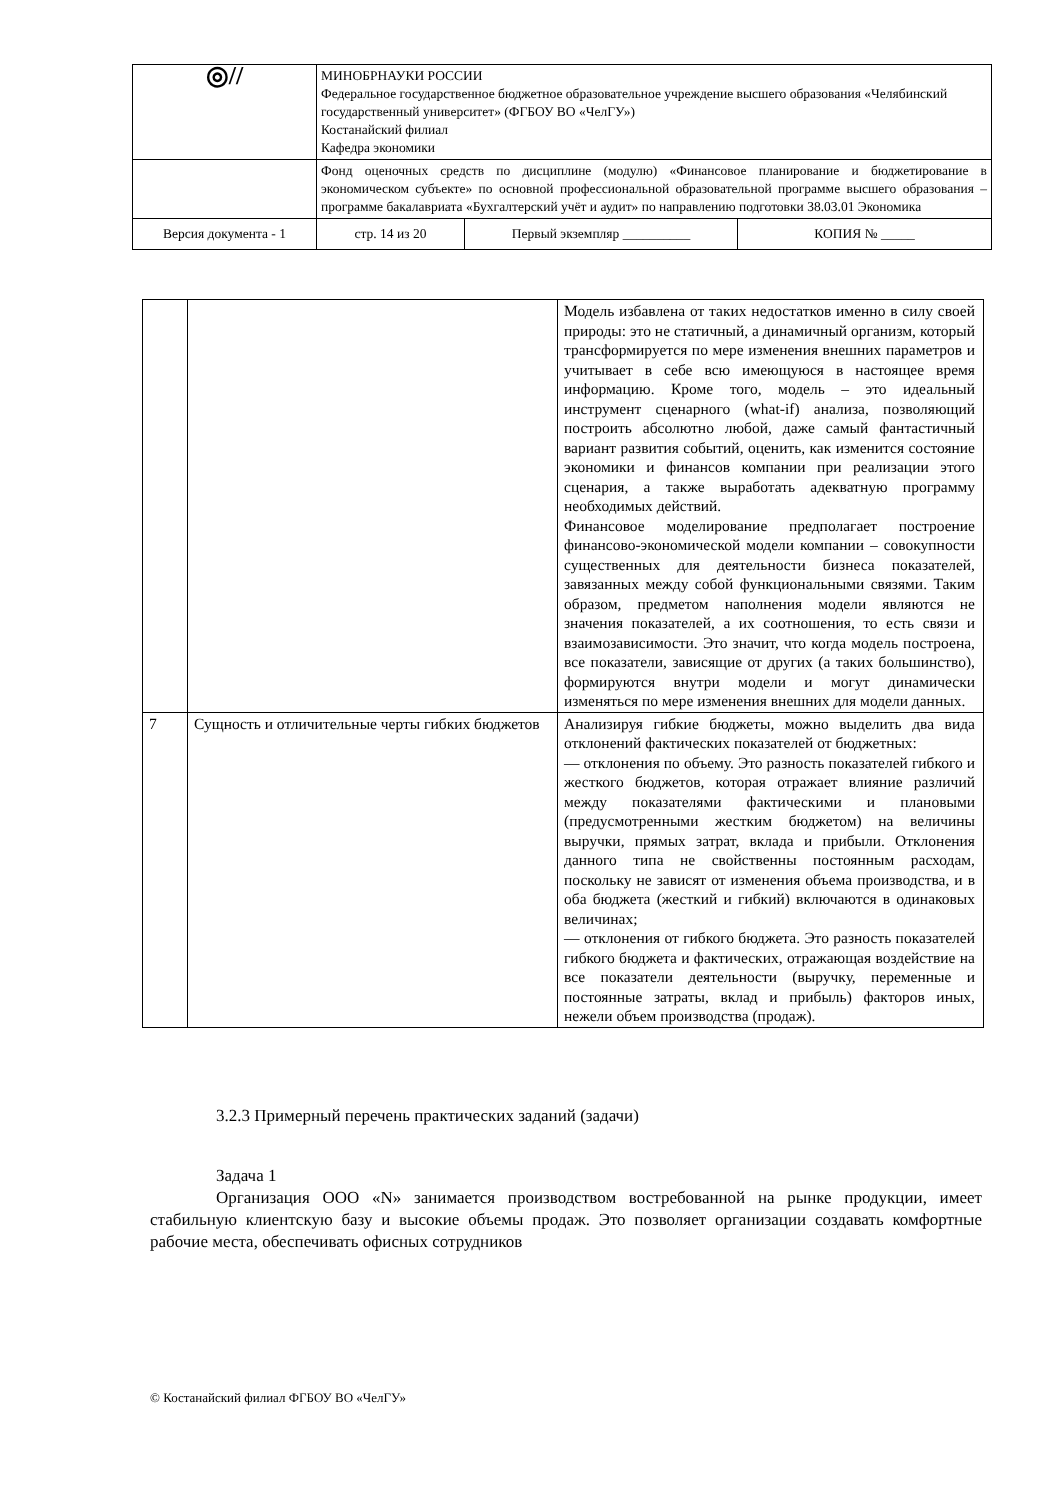| ◎// | МИНОБРНАУКИ РОССИИ Федеральное государственное бюджетное образовательное учреждение высшего образования «Челябинский государственный университет» (ФГБОУ ВО «ЧелГУ») Костанайский филиал Кафедра экономики | | |
| | Фонд оценочных средств по дисциплине (модулю) «Финансовое планирование и бюджетирование в экономическом субъекте» по основной профессиональной образовательной программе высшего образования – программе бакалавриата «Бухгалтерский учёт и аудит» по направлению подготовки 38.03.01 Экономика | | |
| Версия документа - 1 | стр. 14 из 20 | Первый экземпляр __________ | КОПИЯ № _____ |
| | | Модель избавлена от таких недостатков именно в силу своей природы: это не статичный, а динамичный организм, который трансформируется по мере изменения внешних параметров и учитывает в себе всю имеющуюся в настоящее время информацию. Кроме того, модель – это идеальный инструмент сценарного (what-if) анализа, позволяющий построить абсолютно любой, даже самый фантастичный вариант развития событий, оценить, как изменится состояние экономики и финансов компании при реализации этого сценария, а также выработать адекватную программу необходимых действий. Финансовое моделирование предполагает построение финансово-экономической модели компании – совокупности существенных для деятельности бизнеса показателей, завязанных между собой функциональными связями. Таким образом, предметом наполнения модели являются не значения показателей, а их соотношения, то есть связи и взаимозависимости. Это значит, что когда модель построена, все показатели, зависящие от других (а таких большинство), формируются внутри модели и могут динамически изменяться по мере изменения внешних для модели данных. |
| 7 | Сущность и отличительные черты гибких бюджетов | Анализируя гибкие бюджеты, можно выделить два вида отклонений фактических показателей от бюджетных: — отклонения по объему. Это разность показателей гибкого и жесткого бюджетов, которая отражает влияние различий между показателями фактическими и плановыми (предусмотренными жестким бюджетом) на величины выручки, прямых затрат, вклада и прибыли. Отклонения данного типа не свойственны постоянным расходам, поскольку не зависят от изменения объема производства, и в оба бюджета (жесткий и гибкий) включаются в одинаковых величинах; — отклонения от гибкого бюджета. Это разность показателей гибкого бюджета и фактических, отражающая воздействие на все показатели деятельности (выручку, переменные и постоянные затраты, вклад и прибыль) факторов иных, нежели объем производства (продаж). |
3.2.3 Примерный перечень практических заданий (задачи)
Задача 1
Организация ООО «N» занимается производством востребованной на рынке продукции, имеет стабильную клиентскую базу и высокие объемы продаж. Это позволяет организации создавать комфортные рабочие места, обеспечивать офисных сотрудников
© Костанайский филиал ФГБОУ ВО «ЧелГУ»